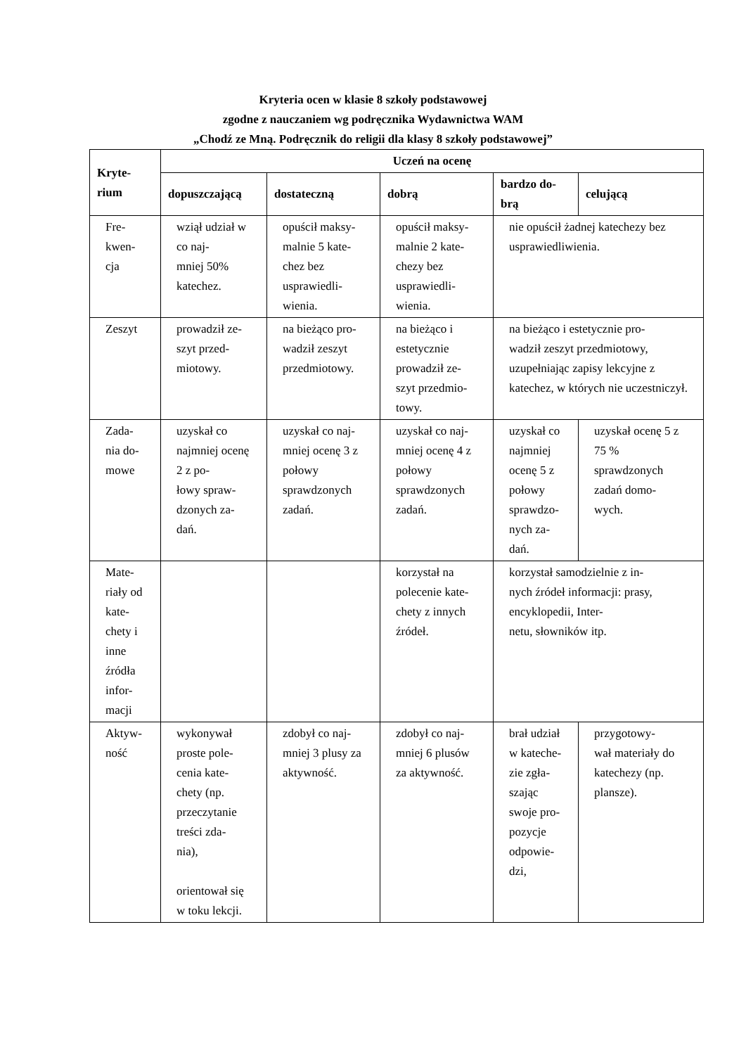Kryteria ocen w klasie 8 szkoły podstawowej
zgodne z nauczaniem wg podręcznika Wydawnictwa WAM
„Chodź ze Mną. Podręcznik do religii dla klasy 8 szkoły podstawowej”
| Kryte- rium | Uczeń na ocenę | | | | |
| --- | --- | --- | --- | --- | --- |
| | dopuszczającą | dostateczną | dobrą | bardzo do- brą | celującą |
| Fre- kwen- cja | wziął udział w co naj- mniej 50% katechez. | opuścił maksy- malnie 5 kate- chez bez usprawiedli- wienia. | opuścił maksy- malnie 2 kate- chezy bez usprawiedli- wienia. | nie opuścił żadnej katechezy bez usprawiedliwienia. | |
| Zeszyt | prowadził ze- szyt przed- miotowy. | na bieżąco pro- wadził zeszyt przedmiotowy. | na bieżąco i estetycznie prowadził ze- szyt przedmio- towy. | na bieżąco i estetycznie pro- wadził zeszyt przedmiotowy, uzupełniając zapisy lekcyjne z katechez, w których nie uczestniczył. | |
| Zada- nia do- mowe | uzyskał co najmniej ocenę 2 z po- łowy spraw- dzonych za- dań. | uzyskał co naj- mniej ocenę 3 z połowy sprawdzonych zadań. | uzyskał co naj- mniej ocenę 4 z połowy sprawdzonych zadań. | uzyskał co najmniej ocenę 5 z połowy sprawdzo- nych za- dań. | uzyskał ocenę 5 z 75 % sprawdzonych zadań domo- wych. |
| Mate- riały od kate- chety i inne źródła infor- macji | | | korzystał na polecenie kate- chety z innych źródeł. | korzystał samodzielnie z in- nych źródeł informacji: prasy, encyklopedii, Inter- netu, słowników itp. | |
| Aktyw- ność | wykonywał proste pole- cenia kate- chety (np. przeczytanie treści zda- nia), orientował się w toku lekcji. | zdobył co naj- mniej 3 plusy za aktywność. | zdobył co naj- mniej 6 plusów za aktywność. | brał udział w kateche- zie zgła- szając swoje pro- pozycje odpowie- dzi, | przygotowy- wał materiały do katechezy (np. plansze). |